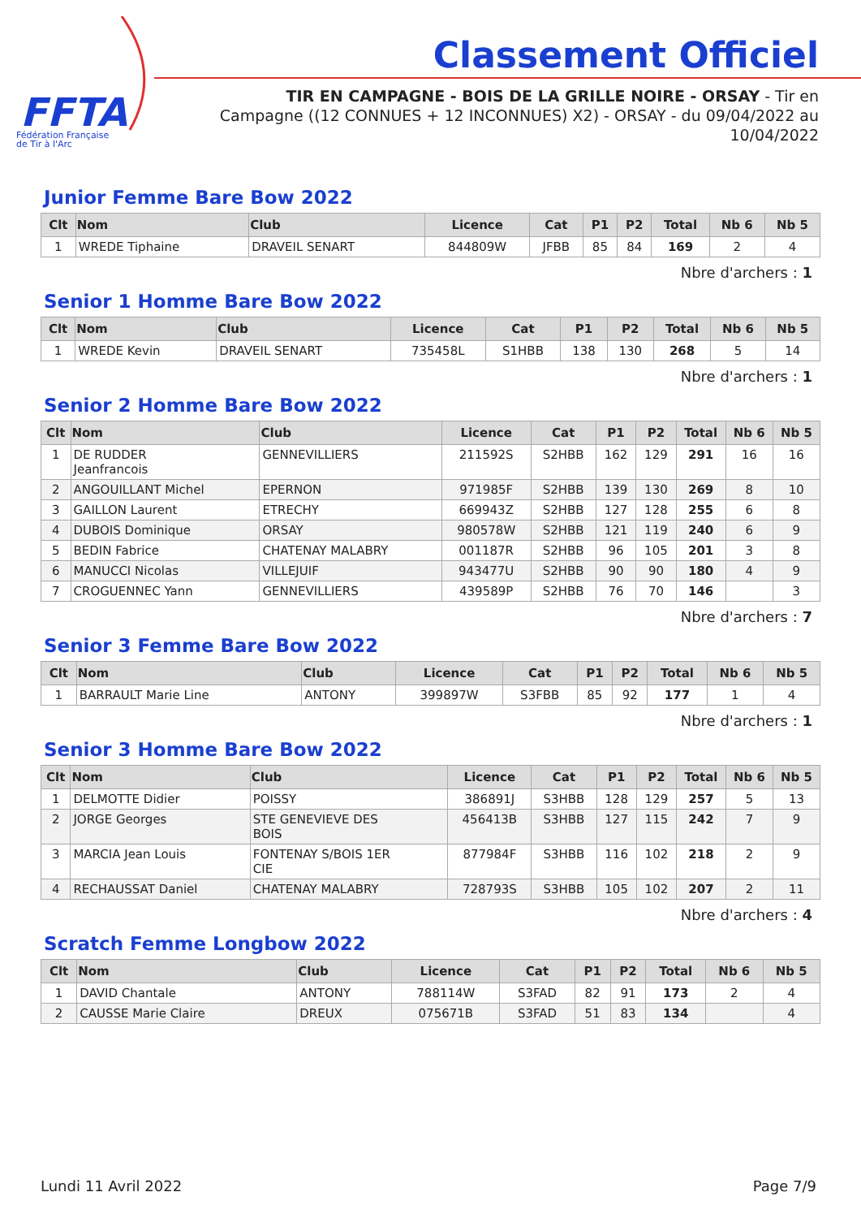FFTA
Fédération Française
de Tir à l'Arc
Classement Officiel
TIR EN CAMPAGNE - BOIS DE LA GRILLE NOIRE - ORSAY - Tir en Campagne ((12 CONNUES + 12 INCONNUES) X2) - ORSAY - du 09/04/2022 au 10/04/2022
Junior Femme Bare Bow 2022
| Clt | Nom | Club | Licence | Cat | P1 | P2 | Total | Nb 6 | Nb 5 |
| --- | --- | --- | --- | --- | --- | --- | --- | --- | --- |
| 1 | WREDE Tiphaine | DRAVEIL SENART | 844809W | JFBB | 85 | 84 | 169 | 2 | 4 |
Nbre d'archers : 1
Senior 1 Homme Bare Bow 2022
| Clt | Nom | Club | Licence | Cat | P1 | P2 | Total | Nb 6 | Nb 5 |
| --- | --- | --- | --- | --- | --- | --- | --- | --- | --- |
| 1 | WREDE Kevin | DRAVEIL SENART | 735458L | S1HBB | 138 | 130 | 268 | 5 | 14 |
Nbre d'archers : 1
Senior 2 Homme Bare Bow 2022
| Clt | Nom | Club | Licence | Cat | P1 | P2 | Total | Nb 6 | Nb 5 |
| --- | --- | --- | --- | --- | --- | --- | --- | --- | --- |
| 1 | DE RUDDER Jeanfrancois | GENNEVILLIERS | 211592S | S2HBB | 162 | 129 | 291 | 16 | 16 |
| 2 | ANGOUILLANT Michel | EPERNON | 971985F | S2HBB | 139 | 130 | 269 | 8 | 10 |
| 3 | GAILLON Laurent | ETRECHY | 669943Z | S2HBB | 127 | 128 | 255 | 6 | 8 |
| 4 | DUBOIS Dominique | ORSAY | 980578W | S2HBB | 121 | 119 | 240 | 6 | 9 |
| 5 | BEDIN Fabrice | CHATENAY MALABRY | 001187R | S2HBB | 96 | 105 | 201 | 3 | 8 |
| 6 | MANUCCI Nicolas | VILLEJUIF | 943477U | S2HBB | 90 | 90 | 180 | 4 | 9 |
| 7 | CROGUENNEC Yann | GENNEVILLIERS | 439589P | S2HBB | 76 | 70 | 146 | | 3 |
Nbre d'archers : 7
Senior 3 Femme Bare Bow 2022
| Clt | Nom | Club | Licence | Cat | P1 | P2 | Total | Nb 6 | Nb 5 |
| --- | --- | --- | --- | --- | --- | --- | --- | --- | --- |
| 1 | BARRAULT Marie Line | ANTONY | 399897W | S3FBB | 85 | 92 | 177 | 1 | 4 |
Nbre d'archers : 1
Senior 3 Homme Bare Bow 2022
| Clt | Nom | Club | Licence | Cat | P1 | P2 | Total | Nb 6 | Nb 5 |
| --- | --- | --- | --- | --- | --- | --- | --- | --- | --- |
| 1 | DELMOTTE Didier | POISSY | 386891J | S3HBB | 128 | 129 | 257 | 5 | 13 |
| 2 | JORGE Georges | STE GENEVIEVE DES BOIS | 456413B | S3HBB | 127 | 115 | 242 | 7 | 9 |
| 3 | MARCIA Jean Louis | FONTENAY S/BOIS 1ER CIE | 877984F | S3HBB | 116 | 102 | 218 | 2 | 9 |
| 4 | RECHAUSSAT Daniel | CHATENAY MALABRY | 728793S | S3HBB | 105 | 102 | 207 | 2 | 11 |
Nbre d'archers : 4
Scratch Femme Longbow 2022
| Clt | Nom | Club | Licence | Cat | P1 | P2 | Total | Nb 6 | Nb 5 |
| --- | --- | --- | --- | --- | --- | --- | --- | --- | --- |
| 1 | DAVID Chantale | ANTONY | 788114W | S3FAD | 82 | 91 | 173 | 2 | 4 |
| 2 | CAUSSE Marie Claire | DREUX | 075671B | S3FAD | 51 | 83 | 134 | | 4 |
Lundi 11 Avril 2022 Page 7/9